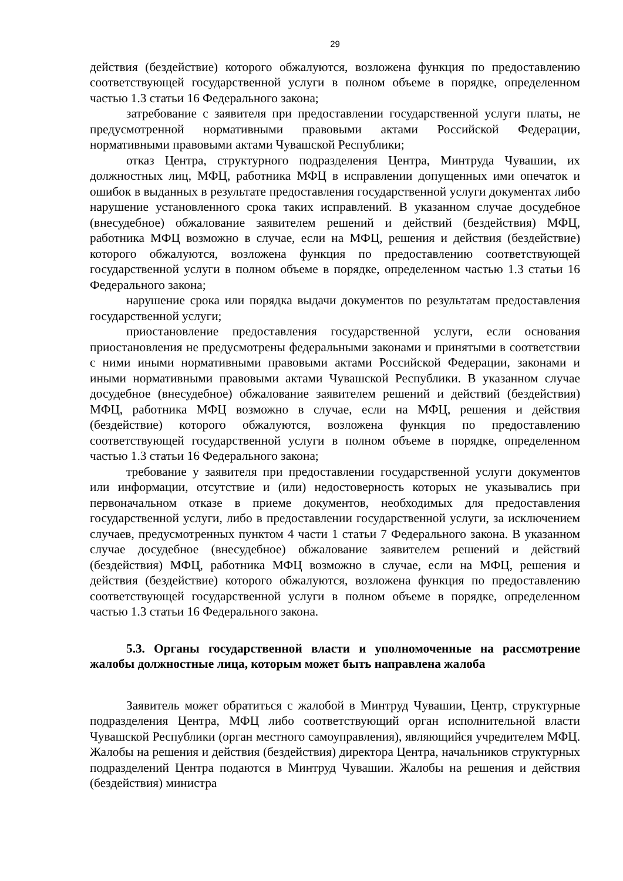29
действия (бездействие) которого обжалуются, возложена функция по предоставлению соответствующей государственной услуги в полном объеме в порядке, определенном частью 1.3 статьи 16 Федерального закона;
затребование с заявителя при предоставлении государственной услуги платы, не предусмотренной нормативными правовыми актами Российской Федерации, нормативными правовыми актами Чувашской Республики;
отказ Центра, структурного подразделения Центра, Минтруда Чувашии, их должностных лиц, МФЦ, работника МФЦ в исправлении допущенных ими опечаток и ошибок в выданных в результате предоставления государственной услуги документах либо нарушение установленного срока таких исправлений. В указанном случае досудебное (внесудебное) обжалование заявителем решений и действий (бездействия) МФЦ, работника МФЦ возможно в случае, если на МФЦ, решения и действия (бездействие) которого обжалуются, возложена функция по предоставлению соответствующей государственной услуги в полном объеме в порядке, определенном частью 1.3 статьи 16 Федерального закона;
нарушение срока или порядка выдачи документов по результатам предоставления государственной услуги;
приостановление предоставления государственной услуги, если основания приостановления не предусмотрены федеральными законами и принятыми в соответствии с ними иными нормативными правовыми актами Российской Федерации, законами и иными нормативными правовыми актами Чувашской Республики. В указанном случае досудебное (внесудебное) обжалование заявителем решений и действий (бездействия) МФЦ, работника МФЦ возможно в случае, если на МФЦ, решения и действия (бездействие) которого обжалуются, возложена функция по предоставлению соответствующей государственной услуги в полном объеме в порядке, определенном частью 1.3 статьи 16 Федерального закона;
требование у заявителя при предоставлении государственной услуги документов или информации, отсутствие и (или) недостоверность которых не указывались при первоначальном отказе в приеме документов, необходимых для предоставления государственной услуги, либо в предоставлении государственной услуги, за исключением случаев, предусмотренных пунктом 4 части 1 статьи 7 Федерального закона. В указанном случае досудебное (внесудебное) обжалование заявителем решений и действий (бездействия) МФЦ, работника МФЦ возможно в случае, если на МФЦ, решения и действия (бездействие) которого обжалуются, возложена функция по предоставлению соответствующей государственной услуги в полном объеме в порядке, определенном частью 1.3 статьи 16 Федерального закона.
5.3. Органы государственной власти и уполномоченные на рассмотрение жалобы должностные лица, которым может быть направлена жалоба
Заявитель может обратиться с жалобой в Минтруд Чувашии, Центр, структурные подразделения Центра, МФЦ либо соответствующий орган исполнительной власти Чувашской Республики (орган местного самоуправления), являющийся учредителем МФЦ. Жалобы на решения и действия (бездействия) директора Центра, начальников структурных подразделений Центра подаются в Минтруд Чувашии. Жалобы на решения и действия (бездействия) министра